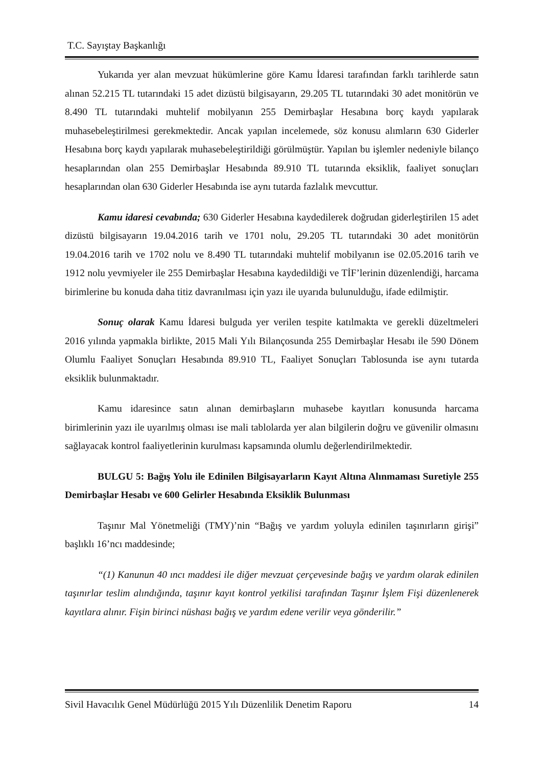T.C. Sayıştay Başkanlığı
Yukarıda yer alan mevzuat hükümlerine göre Kamu İdaresi tarafından farklı tarihlerde satın alınan 52.215 TL tutarındaki 15 adet dizüstü bilgisayarın, 29.205 TL tutarındaki 30 adet monitörün ve 8.490 TL tutarındaki muhtelif mobilyanın 255 Demirbaşlar Hesabına borç kaydı yapılarak muhasebeleştirilmesi gerekmektedir. Ancak yapılan incelemede, söz konusu alımların 630 Giderler Hesabına borç kaydı yapılarak muhasebeleştirildiği görülmüştür. Yapılan bu işlemler nedeniyle bilanço hesaplarından olan 255 Demirbaşlar Hesabında 89.910 TL tutarında eksiklik, faaliyet sonuçları hesaplarından olan 630 Giderler Hesabında ise aynı tutarda fazlalık mevcuttur.
Kamu idaresi cevabında; 630 Giderler Hesabına kaydedilerek doğrudan giderleştirilen 15 adet dizüstü bilgisayarın 19.04.2016 tarih ve 1701 nolu, 29.205 TL tutarındaki 30 adet monitörün 19.04.2016 tarih ve 1702 nolu ve 8.490 TL tutarındaki muhtelif mobilyanın ise 02.05.2016 tarih ve 1912 nolu yevmiyeler ile 255 Demirbaşlar Hesabına kaydedildiği ve TİF’lerinin düzenlendiği, harcama birimlerine bu konuda daha titiz davranılması için yazı ile uyarıda bulunulduğu, ifade edilmiştir.
Sonuç olarak Kamu İdaresi bulguda yer verilen tespite katılmakta ve gerekli düzeltmeleri 2016 yılında yapmakla birlikte, 2015 Mali Yılı Bilançosunda 255 Demirbaşlar Hesabı ile 590 Dönem Olumlu Faaliyet Sonuçları Hesabında 89.910 TL, Faaliyet Sonuçları Tablosunda ise aynı tutarda eksiklik bulunmaktadır.
Kamu idaresince satın alınan demirbaşların muhasebe kayıtları konusunda harcama birimlerinin yazı ile uyarılmış olması ise mali tablolarda yer alan bilgilerin doğru ve güvenilir olmasını sağlayacak kontrol faaliyetlerinin kurulması kapsamında olumlu değerlendirilmektedir.
BULGU 5: Bağış Yolu ile Edinilen Bilgisayarların Kayıt Altına Alınmaması Suretiyle 255 Demirbaşlar Hesabı ve 600 Gelirler Hesabında Eksiklik Bulunması
Taşınır Mal Yönetmeliği (TMY)’nin “Bağış ve yardım yoluyla edinilen taşınırların girişi” başlıklı 16’ncı maddesinde;
“(1) Kanunun 40 ıncı maddesi ile diğer mevzuat çerçevesinde bağış ve yardım olarak edinilen taşınırlar teslim alındığında, taşınır kayıt kontrol yetkilisi tarafından Taşınır İşlem Fişi düzenlenerek kayıtlara alınır. Fişin birinci nüshası bağış ve yardım edene verilir veya gönderilir.”
Sivil Havacılık Genel Müdürlüğü 2015 Yılı Düzenlilik Denetim Raporu 14